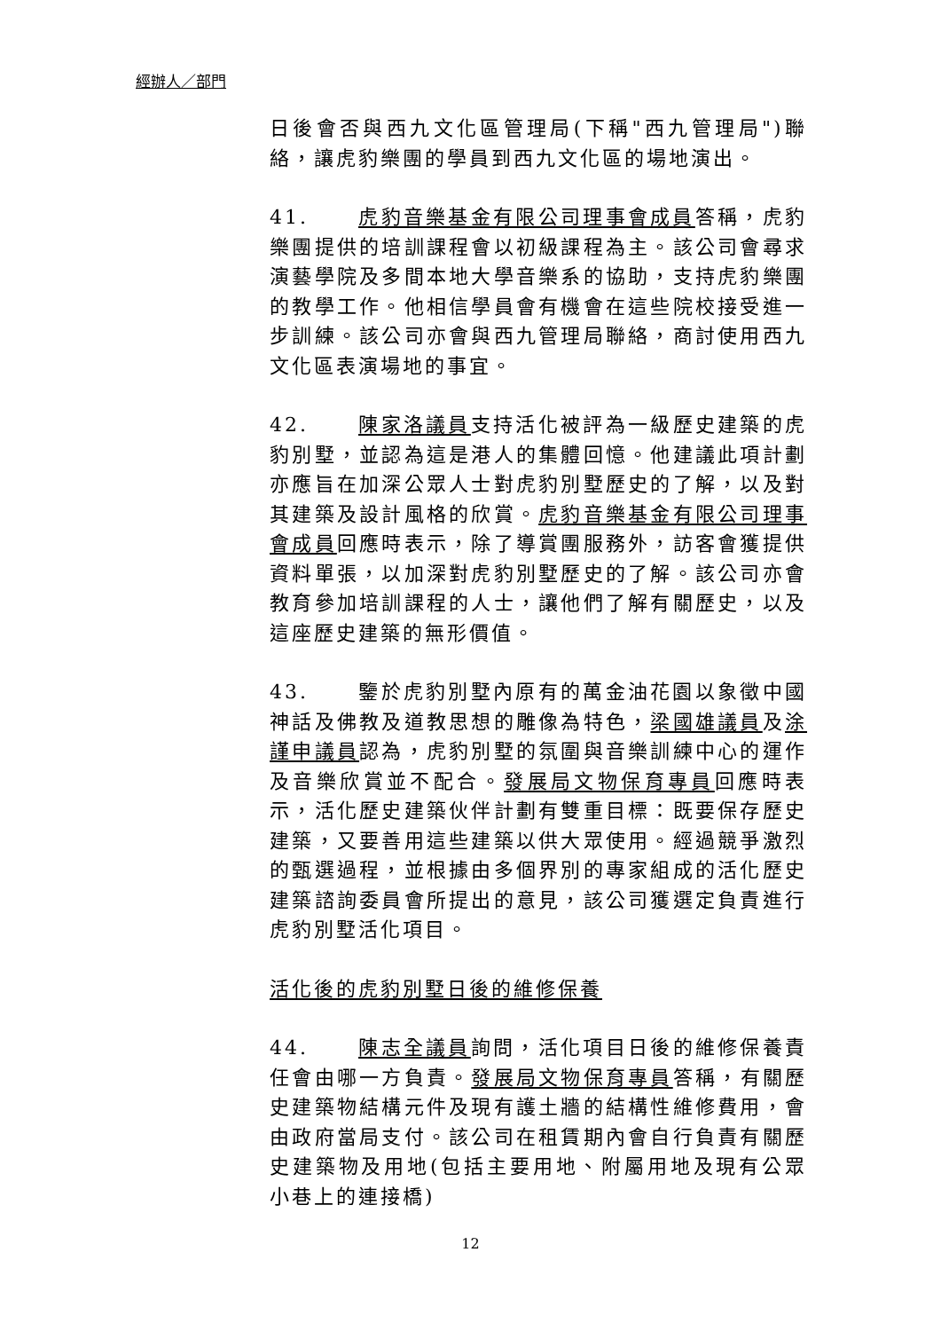經辦人／部門
日後會否與西九文化區管理局(下稱"西九管理局")聯絡，讓虎豹樂團的學員到西九文化區的場地演出。
41. 虎豹音樂基金有限公司理事會成員答稱，虎豹樂團提供的培訓課程會以初級課程為主。該公司會尋求演藝學院及多間本地大學音樂系的協助，支持虎豹樂團的教學工作。他相信學員會有機會在這些院校接受進一步訓練。該公司亦會與西九管理局聯絡，商討使用西九文化區表演場地的事宜。
42. 陳家洛議員支持活化被評為一級歷史建築的虎豹別墅，並認為這是港人的集體回憶。他建議此項計劃亦應旨在加深公眾人士對虎豹別墅歷史的了解，以及對其建築及設計風格的欣賞。虎豹音樂基金有限公司理事會成員回應時表示，除了導賞團服務外，訪客會獲提供資料單張，以加深對虎豹別墅歷史的了解。該公司亦會教育參加培訓課程的人士，讓他們了解有關歷史，以及這座歷史建築的無形價值。
43. 鑒於虎豹別墅內原有的萬金油花園以象徵中國神話及佛教及道教思想的雕像為特色，梁國雄議員及涂謹申議員認為，虎豹別墅的氛圍與音樂訓練中心的運作及音樂欣賞並不配合。發展局文物保育專員回應時表示，活化歷史建築伙伴計劃有雙重目標：既要保存歷史建築，又要善用這些建築以供大眾使用。經過競爭激烈的甄選過程，並根據由多個界別的專家組成的活化歷史建築諮詢委員會所提出的意見，該公司獲選定負責進行虎豹別墅活化項目。
活化後的虎豹別墅日後的維修保養
44. 陳志全議員詢問，活化項目日後的維修保養責任會由哪一方負責。發展局文物保育專員答稱，有關歷史建築物結構元件及現有護土牆的結構性維修費用，會由政府當局支付。該公司在租賃期內會自行負責有關歷史建築物及用地(包括主要用地、附屬用地及現有公眾小巷上的連接橋)
12